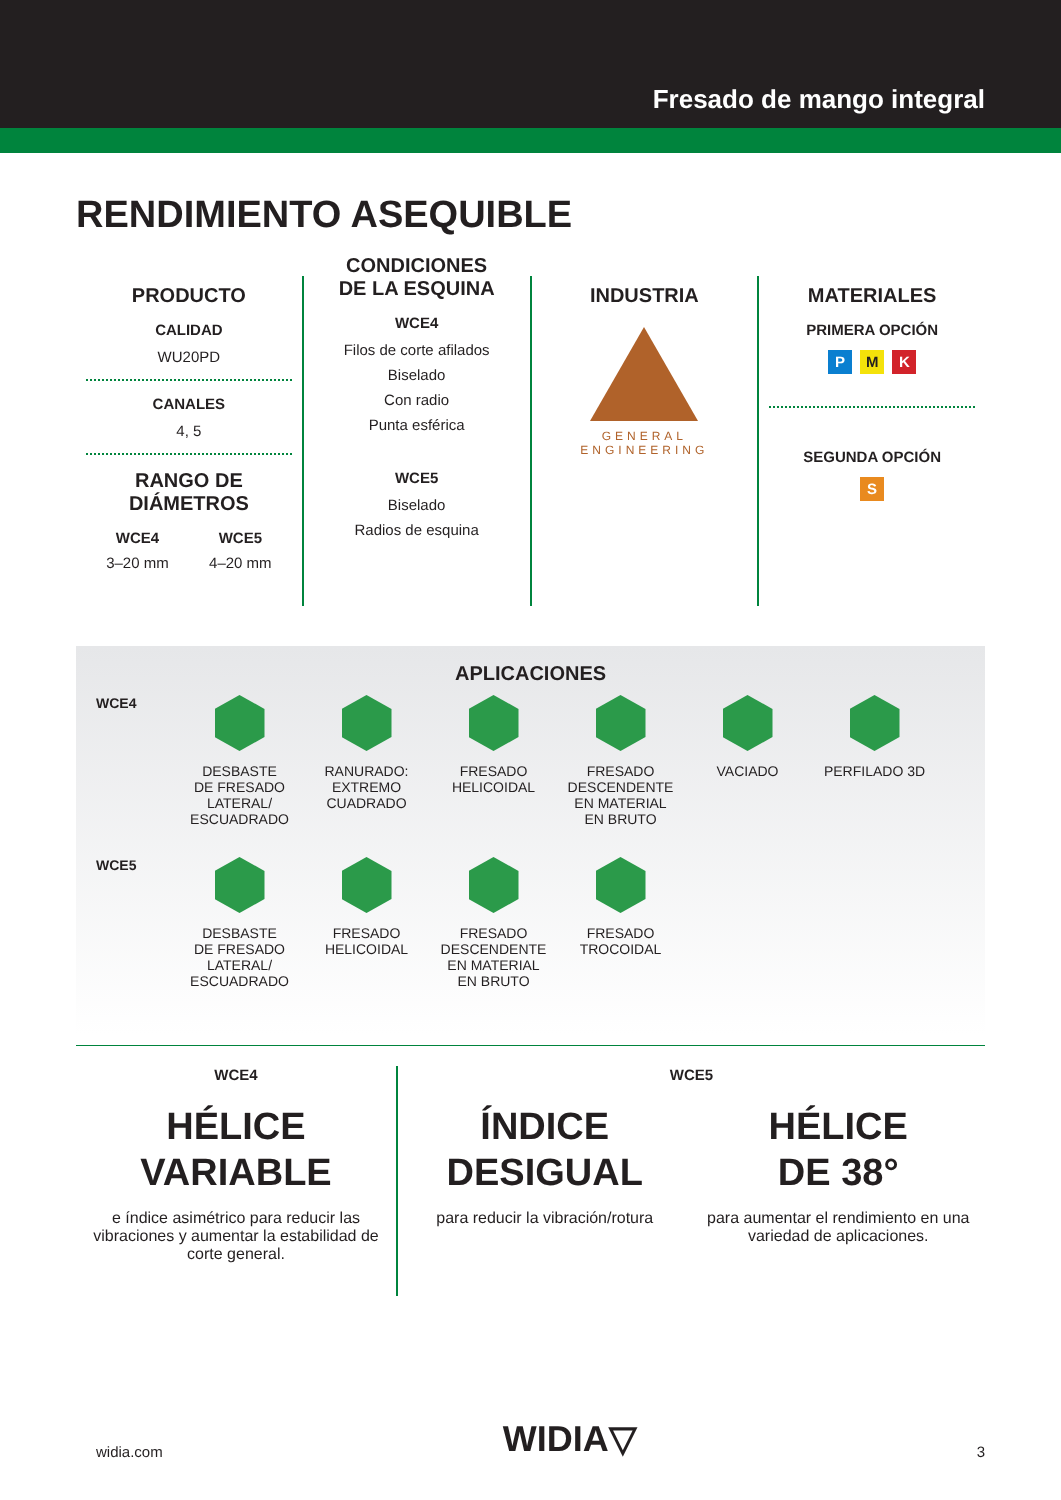Fresado de mango integral
RENDIMIENTO ASEQUIBLE
PRODUCTO
CALIDAD
WU20PD
CANALES
4, 5
RANGO DE DIÁMETROS
WCE4
3–20 mm
WCE5
4–20 mm
CONDICIONES
DE LA ESQUINA
WCE4
Filos de corte afilados
Biselado
Con radio
Punta esférica
WCE5
Biselado
Radios de esquina
INDUSTRIA
GENERAL
ENGINEERING
MATERIALES
PRIMERA OPCIÓN
P M K
SEGUNDA OPCIÓN
S
APLICACIONES
WCE4 DESBASTE
DE FRESADO
LATERAL/
ESCUADRADO
RANURADO:
EXTREMO
CUADRADO
FRESADO
HELICOIDAL
FRESADO
DESCENDENTE
EN MATERIAL
EN BRUTO
VACIADO PERFILADO 3D
WCE5 DESBASTE
DE FRESADO
LATERAL/
ESCUADRADO
FRESADO
HELICOIDAL
FRESADO
DESCENDENTE
EN MATERIAL
EN BRUTO
FRESADO
TROCOIDAL
WCE4
HÉLICE
VARIABLE
e índice asimétrico para reducir las vibraciones y aumentar la estabilidad de corte general.
WCE5
ÍNDICE
DESIGUAL
para reducir la vibración/rotura
HÉLICE
DE 38°
para aumentar el rendimiento en una variedad de aplicaciones.
widia.com WIDIA▽ 3